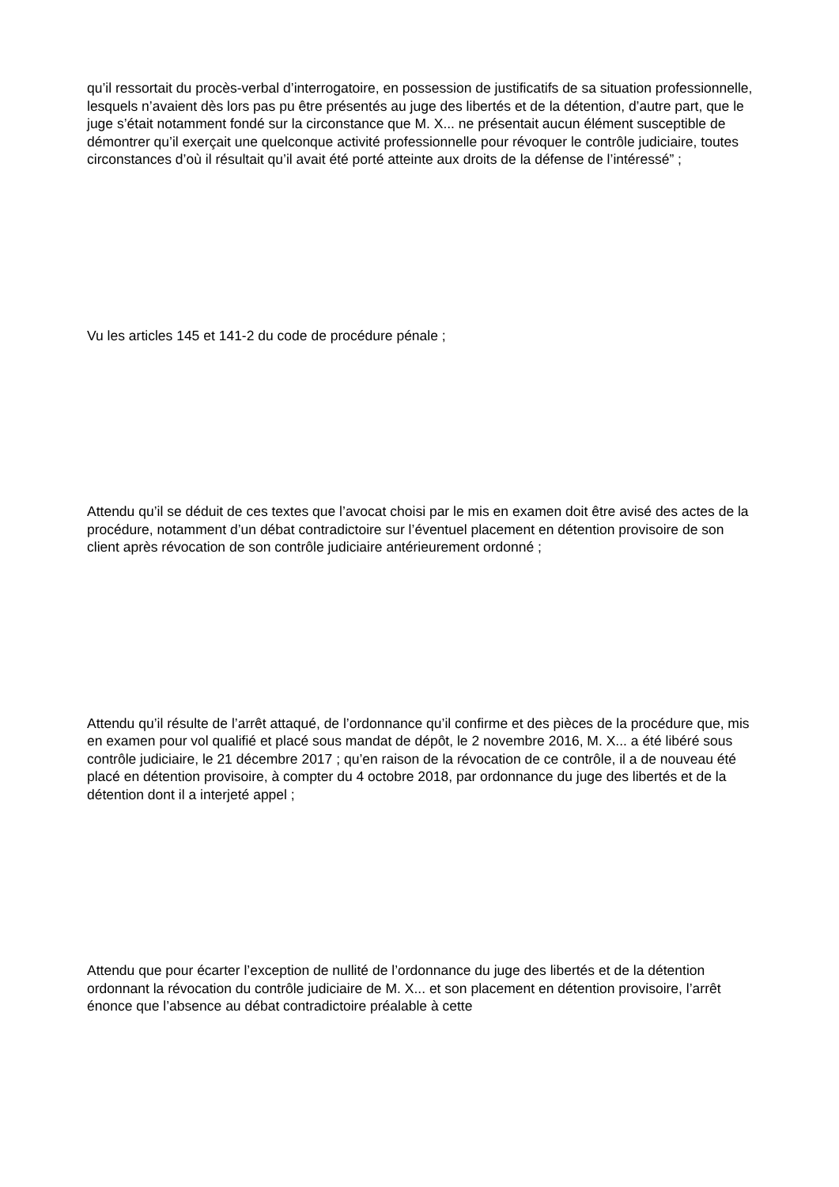qu’il ressortait du procès-verbal d’interrogatoire, en possession de justificatifs de sa situation professionnelle, lesquels n’avaient dès lors pas pu être présentés au juge des libertés et de la détention, d’autre part, que le juge s’était notamment fondé sur la circonstance que M. X... ne présentait aucun élément susceptible de démontrer qu’il exerçait une quelconque activité professionnelle pour révoquer le contrôle judiciaire, toutes circonstances d’où il résultait qu’il avait été porté atteinte aux droits de la défense de l’intéressé” ;
Vu les articles 145 et 141-2 du code de procédure pénale ;
Attendu qu’il se déduit de ces textes que l’avocat choisi par le mis en examen doit être avisé des actes de la procédure, notamment d’un débat contradictoire sur l’éventuel placement en détention provisoire de son client après révocation de son contrôle judiciaire antérieurement ordonné ;
Attendu qu’il résulte de l’arrêt attaqué, de l’ordonnance qu’il confirme et des pièces de la procédure que, mis en examen pour vol qualifié et placé sous mandat de dépôt, le 2 novembre 2016, M. X... a été libéré sous contrôle judiciaire, le 21 décembre 2017 ; qu’en raison de la révocation de ce contrôle, il a de nouveau été placé en détention provisoire, à compter du 4 octobre 2018, par ordonnance du juge des libertés et de la détention dont il a interjeté appel ;
Attendu que pour écarter l’exception de nullité de l’ordonnance du juge des libertés et de la détention ordonnant la révocation du contrôle judiciaire de M. X... et son placement en détention provisoire, l’arrêt énonce que l’absence au débat contradictoire préalable à cette